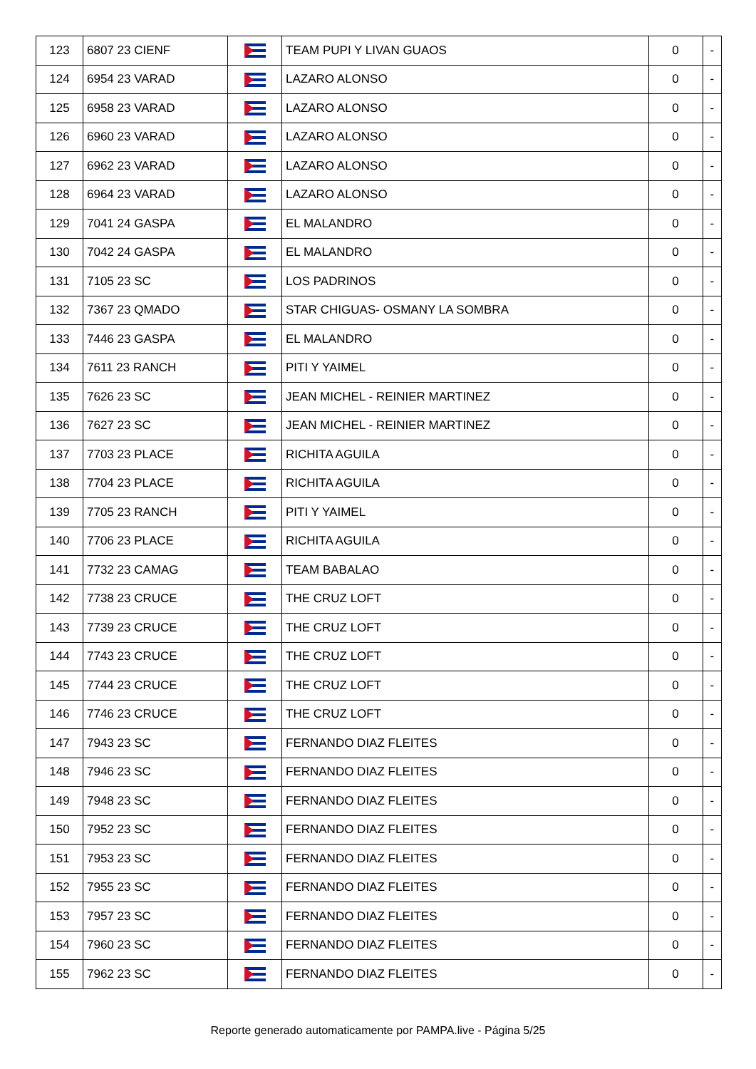| 123 | 6807 23 CIENF | | TEAM PUPI Y LIVAN GUAOS | 0 | - |
| 124 | 6954 23 VARAD | | LAZARO ALONSO | 0 | - |
| 125 | 6958 23 VARAD | | LAZARO ALONSO | 0 | - |
| 126 | 6960 23 VARAD | | LAZARO ALONSO | 0 | - |
| 127 | 6962 23 VARAD | | LAZARO ALONSO | 0 | - |
| 128 | 6964 23 VARAD | | LAZARO ALONSO | 0 | - |
| 129 | 7041 24 GASPA | | EL MALANDRO | 0 | - |
| 130 | 7042 24 GASPA | | EL MALANDRO | 0 | - |
| 131 | 7105 23 SC | | LOS PADRINOS | 0 | - |
| 132 | 7367 23 QMADO | | STAR CHIGUAS- OSMANY LA SOMBRA | 0 | - |
| 133 | 7446 23 GASPA | | EL MALANDRO | 0 | - |
| 134 | 7611 23 RANCH | | PITI Y YAIMEL | 0 | - |
| 135 | 7626 23 SC | | JEAN MICHEL - REINIER MARTINEZ | 0 | - |
| 136 | 7627 23 SC | | JEAN MICHEL - REINIER MARTINEZ | 0 | - |
| 137 | 7703 23 PLACE | | RICHITA AGUILA | 0 | - |
| 138 | 7704 23 PLACE | | RICHITA AGUILA | 0 | - |
| 139 | 7705 23 RANCH | | PITI Y YAIMEL | 0 | - |
| 140 | 7706 23 PLACE | | RICHITA AGUILA | 0 | - |
| 141 | 7732 23 CAMAG | | TEAM BABALAO | 0 | - |
| 142 | 7738 23 CRUCE | | THE CRUZ LOFT | 0 | - |
| 143 | 7739 23 CRUCE | | THE CRUZ LOFT | 0 | - |
| 144 | 7743 23 CRUCE | | THE CRUZ LOFT | 0 | - |
| 145 | 7744 23 CRUCE | | THE CRUZ LOFT | 0 | - |
| 146 | 7746 23 CRUCE | | THE CRUZ LOFT | 0 | - |
| 147 | 7943 23 SC | | FERNANDO DIAZ FLEITES | 0 | - |
| 148 | 7946 23 SC | | FERNANDO DIAZ FLEITES | 0 | - |
| 149 | 7948 23 SC | | FERNANDO DIAZ FLEITES | 0 | - |
| 150 | 7952 23 SC | | FERNANDO DIAZ FLEITES | 0 | - |
| 151 | 7953 23 SC | | FERNANDO DIAZ FLEITES | 0 | - |
| 152 | 7955 23 SC | | FERNANDO DIAZ FLEITES | 0 | - |
| 153 | 7957 23 SC | | FERNANDO DIAZ FLEITES | 0 | - |
| 154 | 7960 23 SC | | FERNANDO DIAZ FLEITES | 0 | - |
| 155 | 7962 23 SC | | FERNANDO DIAZ FLEITES | 0 | - |
Reporte generado automaticamente por PAMPA.live - Página 5/25